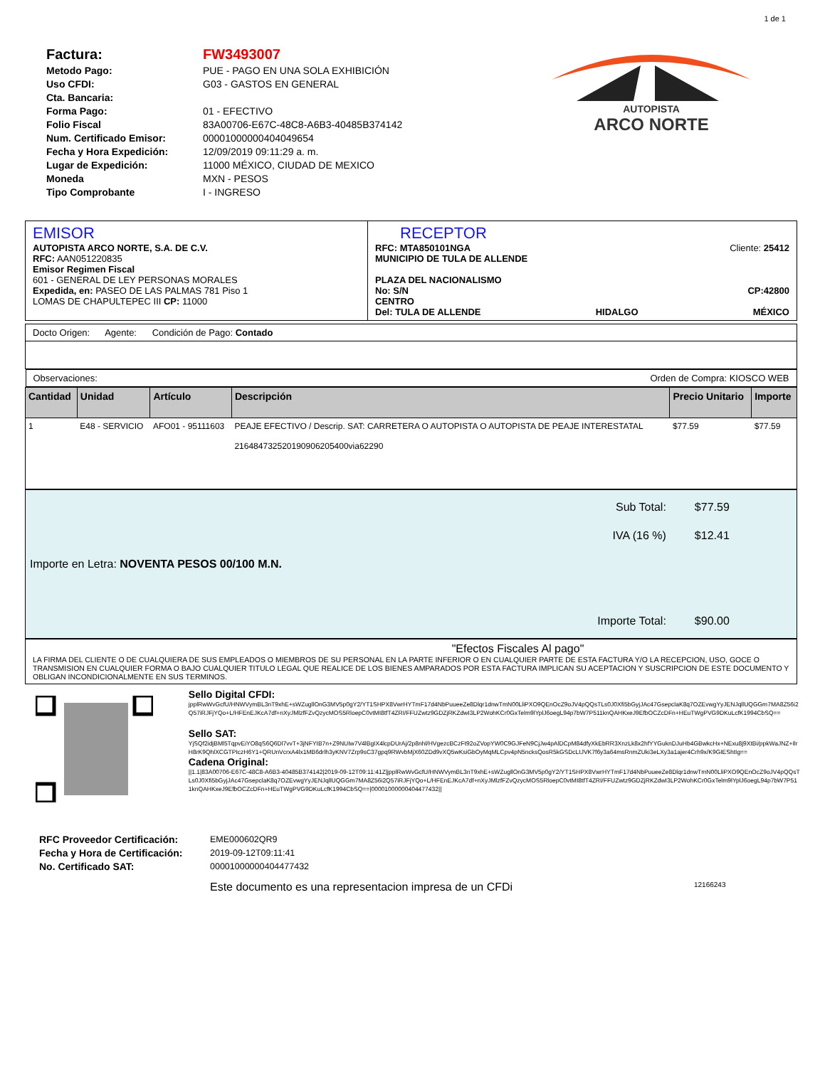1 de 1
Factura:
Metodo Pago:
Uso CFDI:
Cta. Bancaria:
Forma Pago:
Folio Fiscal
Num. Certificado Emisor:
Fecha y Hora Expedición:
Lugar de Expedición:
Moneda
Tipo Comprobante
FW3493007
PUE - PAGO EN UNA SOLA EXHIBICIÓN
G03 - GASTOS EN GENERAL
01 - EFECTIVO
83A00706-E67C-48C8-A6B3-40485B374142
00001000000404049654
12/09/2019 09:11:29 a. m.
11000 MÉXICO, CIUDAD DE MEXICO
MXN - PESOS
I - INGRESO
AUTOPISTA
ARCO NORTE
| EMISOR AUTOPISTA ARCO NORTE, S.A. DE C.V. RFC: AAN051220835 Emisor Regimen Fiscal 601 - GENERAL DE LEY PERSONAS MORALES Expedida, en: PASEO DE LAS PALMAS 781 Piso 1 LOMAS DE CHAPULTEPEC III CP: 11000 | RECEPTOR RFC: MTA850101NGA MUNICIPIO DE TULA DE ALLENDE Cliente: 25412 PLAZA DEL NACIONALISMO No: S/N CENTRO CP:42800 Del: TULA DE ALLENDE HIDALGO MÉXICO |
| Docto Origen: Agente: Condición de Pago: Contado |
| Observaciones: Orden de Compra: KIOSCO WEB |
| Cantidad | Unidad | Artículo | Descripción | Precio Unitario | Importe |
| --- | --- | --- | --- | --- | --- |
| 1 | E48 - SERVICIO | AFO01 - 95111603 | PEAJE EFECTIVO / Descrip. SAT: CARRETERA O AUTOPISTA O AUTOPISTA DE PEAJE INTERESTATAL 2164847325201909062054​00via62290 | $77.59 | $77.59 |
| Importe en Letra: NOVENTA PESOS 00/100 M.N. | Sub Total: IVA (16 %) Importe Total: | $77.59 $12.41 $90.00 |
"Efectos Fiscales Al pago"
LA FIRMA DEL CLIENTE O DE CUALQUIERA DE SUS EMPLEADOS O MIEMBROS DE SU PERSONAL EN LA PARTE INFERIOR O EN CUALQUIER PARTE DE ESTA FACTURA Y/O LA RECEPCION, USO, GOCE O TRANSMISION EN CUALQUIER FORMA O BAJO CUALQUIER TITULO LEGAL QUE REALICE DE LOS BIENES AMPARADOS POR ESTA FACTURA IMPLICAN SU ACEPTACION Y SUSCRIPCION DE ESTE DOCUMENTO Y OBLIGAN INCONDICIONALMENTE EN SUS TERMINOS.
Sello Digital CFDI:
jpplRwWvGcfU/HNWVymBL3nT9xhE+sWZugllOnG3MV5p0gY2/YT1SHPX8VwrHYTmF17d4NbPuueeZe8Dlqr1dnwTmN00LliPXO9QEnOcZ9oJV4pQQsTLs0J0Xfi5bGyjJAc47GsepclaK8q7OZEvwgYyJENJqllUQGGm7MA8Z56i2Q57iRJFjYQo+L/HFEnEJKcA7df+nXyJMlzfFZvQzycMOS5RloepC0vtMI8tfT4ZRI/FFUZwtz9GDZjRKZdwI3LP2WohKCr0GxTelm9lYplJ6oegL94p7bW7P511knQAHKxeJ9EfbOCZcDFn+HEuTWgPVG9DKuLcfK1994CbSQ==
Sello SAT:
YjSQf2idjBMl5TqpvEiYO8qS6Q6Dl7vvT+3jNFYIB7n+Z9NUIw7V4lBgIX4lcpDUrAj/2p8nhl/HVgezcBCzFt92oZVopYW0C9GJFeN9CjJw4pAlDCpM84dfyXkEbRR3XnzLk8x2hfYYGuknDJuHb4GBwkcHx+NExu8j9XtBi/ppkWaJNZ+IlrH8rK9QhlXCGTPIczH6Y1+QRUnVcrxA4lx1MB6drlh3yKNV7Zrp9sC37gpq9RWvbMjX60ZDd9vXQ5wKsiGbOyMqMLCpv4pN5ncksQosR5kGSDcLtJVK7f6y3a64msRnmZUki3eLXy3a1ajer4Crh9x/K9GIEShtIg==
Cadena Original:
||1.1|83A00706-E67C-48C8-A6B3-40485B374142|2019-09-12T09:11:41Z|jpplRwWvGcfU/HNWVymBL3nT9xhE+sWZugllOnG3MV5p0gY2/YT1SHPX8VwrHYTmF17d4NbPuueeZe8Dlqr1dnwTmN00LliPXO9QEnOcZ9oJV4pQQsTLs0J0Xfi5bGyjJAc47GsepclaK8q7OZEvwgYyJENJqllUQGGm7MA8Z56i2Q57iRJFjYQo+L/HFEnEJKcA7df+nXyJMlzfFZvQzycMOS5RloepC0vtMI8tfT4ZRI/FFUZwtz9GDZjRKZdwI3LP2WohKCr0GxTelm9lYplJ6oegL94p7bW7P511knQAHKxeJ9EfbOCZcDFn+HEuTWgPVG9DKuLcfK1994CbSQ==|00001000000404477432||
RFC Proveedor Certificación:
Fecha y Hora de Certificación:
No. Certificado SAT:
EME000602QR9
2019-09-12T09:11:41
00001000000404477432
Este documento es una representacion impresa de un CFDi 12166243